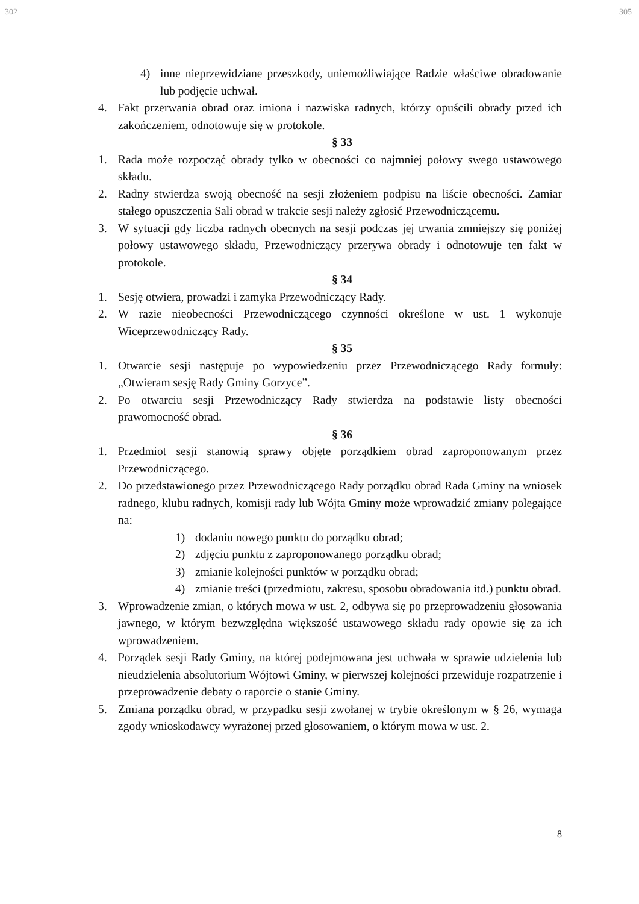302 305
4) inne nieprzewidziane przeszkody, uniemożliwiające Radzie właściwe obradowanie lub podjęcie uchwał.
4. Fakt przerwania obrad oraz imiona i nazwiska radnych, którzy opuścili obrady przed ich zakończeniem, odnotowuje się w protokole.
§ 33
1. Rada może rozpocząć obrady tylko w obecności co najmniej połowy swego ustawowego składu.
2. Radny stwierdza swoją obecność na sesji złożeniem podpisu na liście obecności. Zamiar stałego opuszczenia Sali obrad w trakcie sesji należy zgłosić Przewodniczącemu.
3. W sytuacji gdy liczba radnych obecnych na sesji podczas jej trwania zmniejszy się poniżej połowy ustawowego składu, Przewodniczący przerywa obrady i odnotowuje ten fakt w protokole.
§ 34
1. Sesję otwiera, prowadzi i zamyka Przewodniczący Rady.
2. W razie nieobecności Przewodniczącego czynności określone w ust. 1 wykonuje Wiceprzewodniczący Rady.
§ 35
1. Otwarcie sesji następuje po wypowiedzeniu przez Przewodniczącego Rady formuły: „Otwieram sesję Rady Gminy Gorzyce”.
2. Po otwarciu sesji Przewodniczący Rady stwierdza na podstawie listy obecności prawomocność obrad.
§ 36
1. Przedmiot sesji stanowią sprawy objęte porządkiem obrad zaproponowanym przez Przewodniczącego.
2. Do przedstawionego przez Przewodniczącego Rady porządku obrad Rada Gminy na wniosek radnego, klubu radnych, komisji rady lub Wójta Gminy może wprowadzić zmiany polegające na:
1) dodaniu nowego punktu do porządku obrad;
2) zdjęciu punktu z zaproponowanego porządku obrad;
3) zmianie kolejności punktów w porządku obrad;
4) zmianie treści (przedmiotu, zakresu, sposobu obradowania itd.) punktu obrad.
3. Wprowadzenie zmian, o których mowa w ust. 2, odbywa się po przeprowadzeniu głosowania jawnego, w którym bezwzględna większość ustawowego składu rady opowie się za ich wprowadzeniem.
4. Porządek sesji Rady Gminy, na której podejmowana jest uchwała w sprawie udzielenia lub nieudzielenia absolutorium Wójtowi Gminy, w pierwszej kolejności przewiduje rozpatrzenie i przeprowadzenie debaty o raporcie o stanie Gminy.
5. Zmiana porządku obrad, w przypadku sesji zwołanej w trybie określonym w § 26, wymaga zgody wnioskodawcy wyrażonej przed głosowaniem, o którym mowa w ust. 2.
8